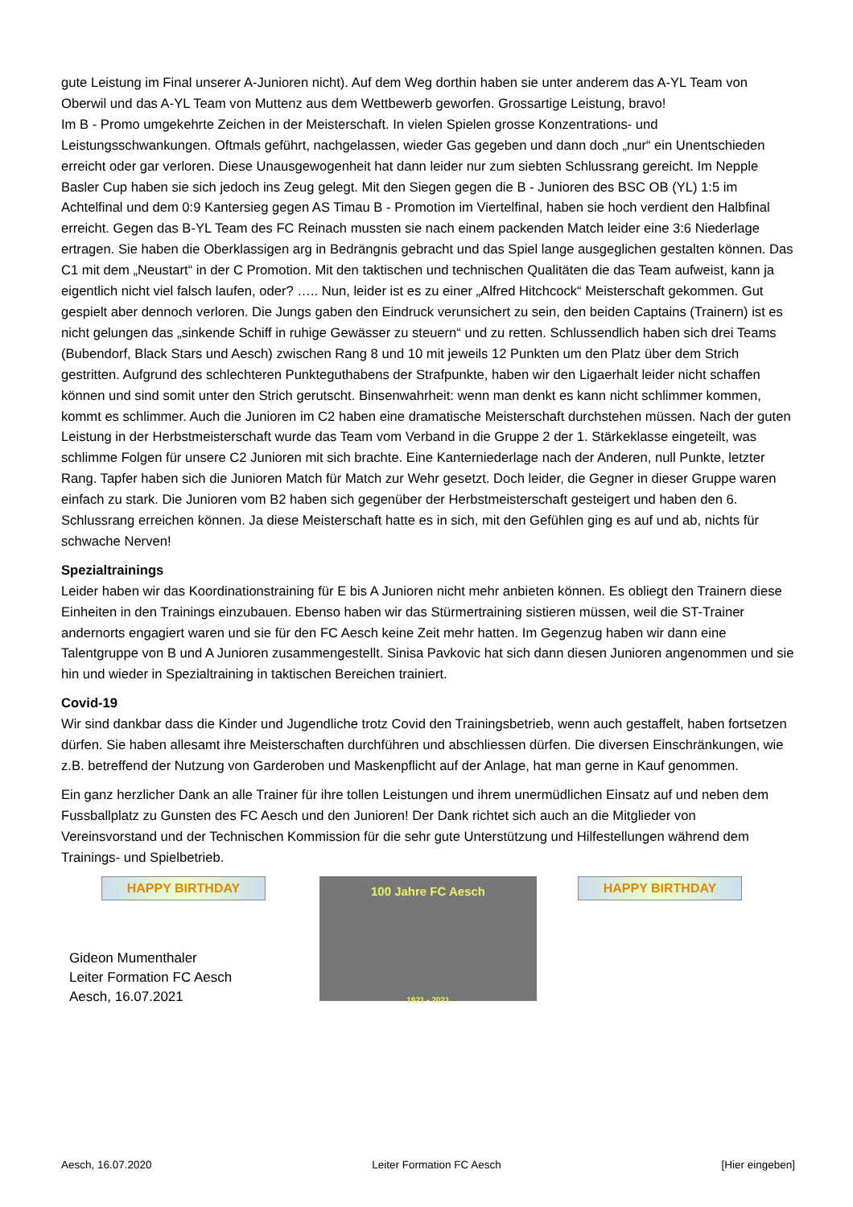gute Leistung im Final unserer A-Junioren nicht). Auf dem Weg dorthin haben sie unter anderem das A-YL Team von Oberwil und das A-YL Team von Muttenz aus dem Wettbewerb geworfen. Grossartige Leistung, bravo!
Im B - Promo umgekehrte Zeichen in der Meisterschaft. In vielen Spielen grosse Konzentrations- und Leistungsschwankungen. Oftmals geführt, nachgelassen, wieder Gas gegeben und dann doch „nur“ ein Unentschieden erreicht oder gar verloren. Diese Unausgewogenheit hat dann leider nur zum siebten Schlussrang gereicht. Im Nepple Basler Cup haben sie sich jedoch ins Zeug gelegt. Mit den Siegen gegen die B - Junioren des BSC OB (YL) 1:5 im Achtelfinal und dem 0:9 Kantersieg gegen AS Timau B - Promotion im Viertelfinal, haben sie hoch verdient den Halbfinal erreicht. Gegen das B-YL Team des FC Reinach mussten sie nach einem packenden Match leider eine 3:6 Niederlage ertragen. Sie haben die Oberklassigen arg in Bedrängnis gebracht und das Spiel lange ausgeglichen gestalten können. Das C1 mit dem „Neustart“ in der C Promotion. Mit den taktischen und technischen Qualitäten die das Team aufweist, kann ja eigentlich nicht viel falsch laufen, oder? ….. Nun, leider ist es zu einer „Alfred Hitchcock“ Meisterschaft gekommen. Gut gespielt aber dennoch verloren. Die Jungs gaben den Eindruck verunsichert zu sein, den beiden Captains (Trainern) ist es nicht gelungen das „sinkende Schiff in ruhige Gewässer zu steuern“ und zu retten. Schlussendlich haben sich drei Teams (Bubendorf, Black Stars und Aesch) zwischen Rang 8 und 10 mit jeweils 12 Punkten um den Platz über dem Strich gestritten. Aufgrund des schlechteren Punkteguthabens der Strafpunkte, haben wir den Ligaerhalt leider nicht schaffen können und sind somit unter den Strich gerutscht. Binsenwahrheit: wenn man denkt es kann nicht schlimmer kommen, kommt es schlimmer. Auch die Junioren im C2 haben eine dramatische Meisterschaft durchstehen müssen. Nach der guten Leistung in der Herbstmeisterschaft wurde das Team vom Verband in die Gruppe 2 der 1. Stärkeklasse eingeteilt, was schlimme Folgen für unsere C2 Junioren mit sich brachte. Eine Kanterniederlage nach der Anderen, null Punkte, letzter Rang. Tapfer haben sich die Junioren Match für Match zur Wehr gesetzt. Doch leider, die Gegner in dieser Gruppe waren einfach zu stark. Die Junioren vom B2 haben sich gegenüber der Herbstmeisterschaft gesteigert und haben den 6. Schlussrang erreichen können. Ja diese Meisterschaft hatte es in sich, mit den Gefühlen ging es auf und ab, nichts für schwache Nerven!
Spezialtrainings
Leider haben wir das Koordinationstraining für E bis A Junioren nicht mehr anbieten können. Es obliegt den Trainern diese Einheiten in den Trainings einzubauen. Ebenso haben wir das Stürmertraining sistieren müssen, weil die ST-Trainer andernorts engagiert waren und sie für den FC Aesch keine Zeit mehr hatten. Im Gegenzug haben wir dann eine Talentgruppe von B und A Junioren zusammengestellt. Sinisa Pavkovic hat sich dann diesen Junioren angenommen und sie hin und wieder in Spezialtraining in taktischen Bereichen trainiert.
Covid-19
Wir sind dankbar dass die Kinder und Jugendliche trotz Covid den Trainingsbetrieb, wenn auch gestaffelt, haben fortsetzen dürfen. Sie haben allesamt ihre Meisterschaften durchführen und abschliessen dürfen. Die diversen Einschränkungen, wie z.B. betreffend der Nutzung von Garderoben und Maskenpflicht auf der Anlage, hat man gerne in Kauf genommen.
Ein ganz herzlicher Dank an alle Trainer für ihre tollen Leistungen und ihrem unermüdlichen Einsatz auf und neben dem Fussballplatz zu Gunsten des FC Aesch und den Junioren! Der Dank richtet sich auch an die Mitglieder von Vereinsvorstand und der Technischen Kommission für die sehr gute Unterstützung und Hilfestellungen während dem Trainings- und Spielbetrieb.
HAPPY BIRTHDAY
Gideon Mumenthaler
Leiter Formation FC Aesch
Aesch, 16.07.2021
100 Jahre FC Aesch
1921 - 2021
HAPPY BIRTHDAY
Aesch, 16.07.2020 Leiter Formation FC Aesch [Hier eingeben]